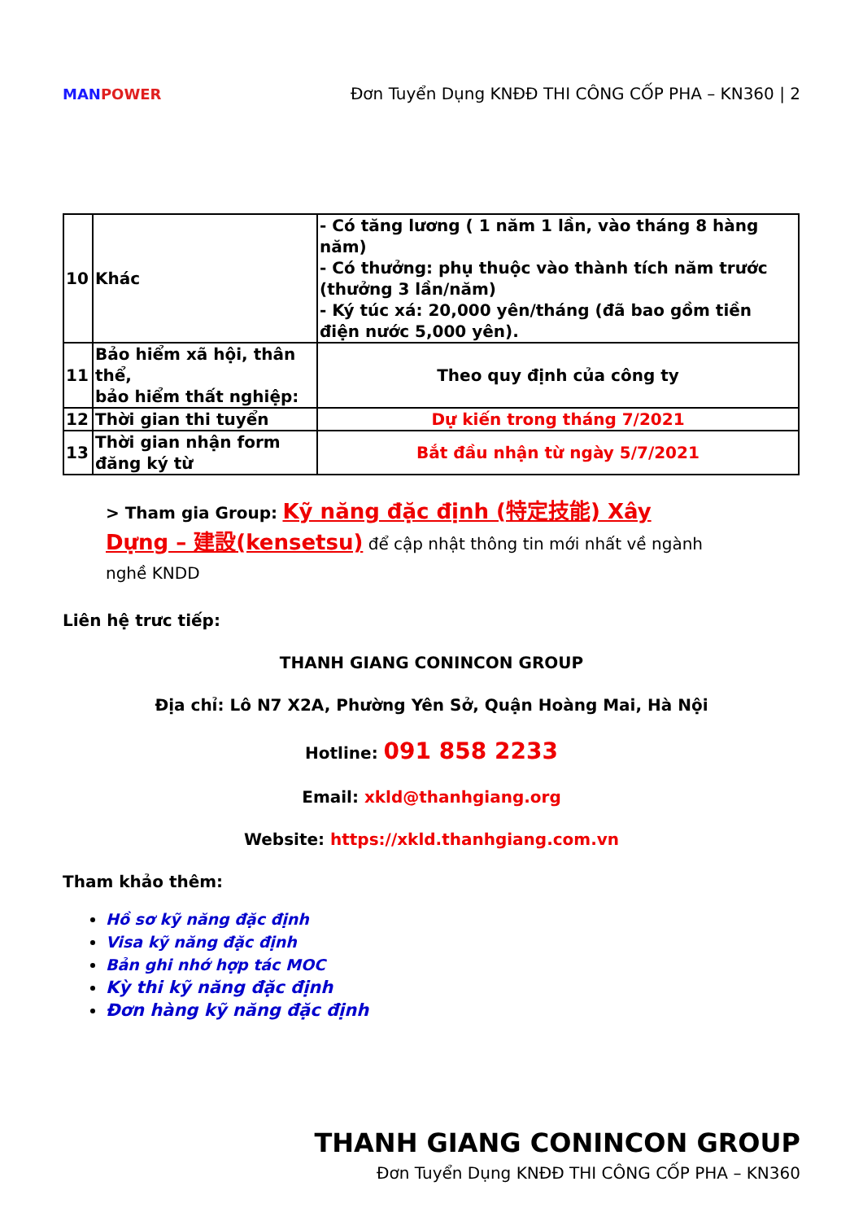MANPOWER
Đơn Tuyển Dụng KNĐĐ THI CÔNG CỐP PHA – KN360 | 2
| 10 | Khác | - Có tăng lương ( 1 năm 1 lần, vào tháng 8 hàng năm) - Có thưởng: phụ thuộc vào thành tích năm trước (thưởng 3 lần/năm) - Ký túc xá: 20,000 yên/tháng (đã bao gồm tiền điện nước 5,000 yên). |
| 11 | Bảo hiểm xã hội, thân thể, bảo hiểm thất nghiệp: | Theo quy định của công ty |
| 12 | Thời gian thi tuyển | Dự kiến trong tháng 7/2021 |
| 13 | Thời gian nhận form đăng ký từ | Bắt đầu nhận từ ngày 5/7/2021 |
> Tham gia Group: Kỹ năng đặc định (特定技能) Xây Dựng – 建設(kensetsu) để cập nhật thông tin mới nhất về ngành nghề KNDD
Liên hệ trưc tiếp:
THANH GIANG CONINCON GROUP
Địa chỉ: Lô N7 X2A, Phường Yên Sở, Quận Hoàng Mai, Hà Nội
Hotline: 091 858 2233
Email: xkld@thanhgiang.org
Website: https://xkld.thanhgiang.com.vn
Tham khảo thêm:
Hồ sơ kỹ năng đặc định
Visa kỹ năng đặc định
Bản ghi nhớ hợp tác MOC
Kỳ thi kỹ năng đặc định
Đơn hàng kỹ năng đặc định
THANH GIANG CONINCON GROUP
Đơn Tuyển Dụng KNĐĐ THI CÔNG CỐP PHA – KN360